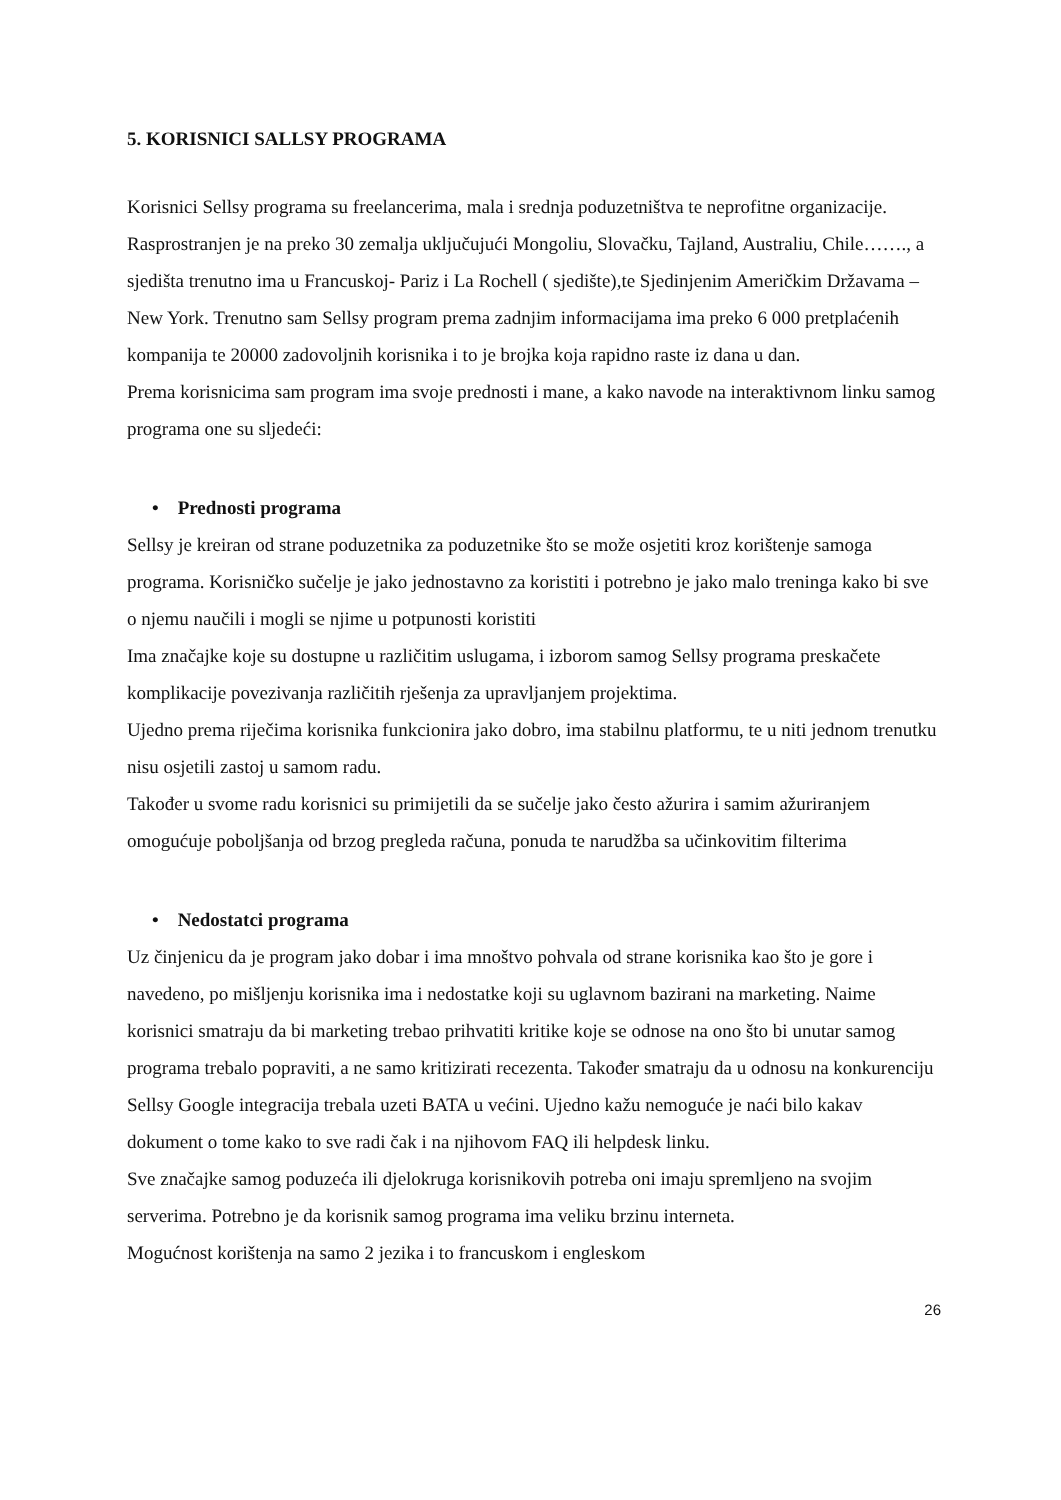5. KORISNICI SALLSY PROGRAMA
Korisnici Sellsy programa su freelancerima, mala i srednja poduzetništva te neprofitne organizacije. Rasprostranjen je na preko 30 zemalja uključujući Mongoliu, Slovačku, Tajland, Australiu, Chile……., a sjedišta trenutno ima u Francuskoj- Pariz i La Rochell ( sjedište),te Sjedinjenim Američkim Državama – New York. Trenutno sam Sellsy program prema zadnjim informacijama ima preko 6 000 pretplaćenih kompanija te 20000 zadovoljnih korisnika i to je brojka koja rapidno raste iz dana u dan.
Prema korisnicima sam program ima svoje prednosti i mane, a kako navode na interaktivnom linku samog programa one su sljedeći:
• Prednosti programa
Sellsy je kreiran od strane poduzetnika za poduzetnike što se može osjetiti kroz korištenje samoga programa. Korisničko sučelje je jako jednostavno za koristiti i potrebno je jako malo treninga kako bi sve o njemu naučili i mogli se njime u potpunosti koristiti
Ima značajke koje su dostupne u različitim uslugama, i izborom samog Sellsy programa preskačete komplikacije povezivanja različitih rješenja za upravljanjem projektima.
Ujedno prema riječima korisnika funkcionira jako dobro, ima stabilnu platformu, te u niti jednom trenutku nisu osjetili zastoj u samom radu.
Također u svome radu korisnici su primijetili da se sučelje jako često ažurira i samim ažuriranjem omogućuje poboljšanja od brzog pregleda računa, ponuda te narudžba sa učinkovitim filterima
• Nedostatci programa
Uz činjenicu da je program jako dobar i ima mnoštvo pohvala od strane korisnika kao što je gore i navedeno, po mišljenju korisnika ima i nedostatke koji su uglavnom bazirani na marketing. Naime korisnici smatraju da bi marketing trebao prihvatiti kritike koje se odnose na ono što bi unutar samog programa trebalo popraviti, a ne samo kritizirati recezenta. Također smatraju da u odnosu na konkurenciju Sellsy Google integracija trebala uzeti BATA u većini. Ujedno kažu nemoguće je naći bilo kakav dokument o tome kako to sve radi čak i na njihovom FAQ ili helpdesk linku.
Sve značajke samog poduzeća ili djelokruga korisnikovih potreba oni imaju spremljeno na svojim serverima. Potrebno je da korisnik samog programa ima veliku brzinu interneta.
Mogućnost korištenja na samo 2 jezika i to francuskom i engleskom
26